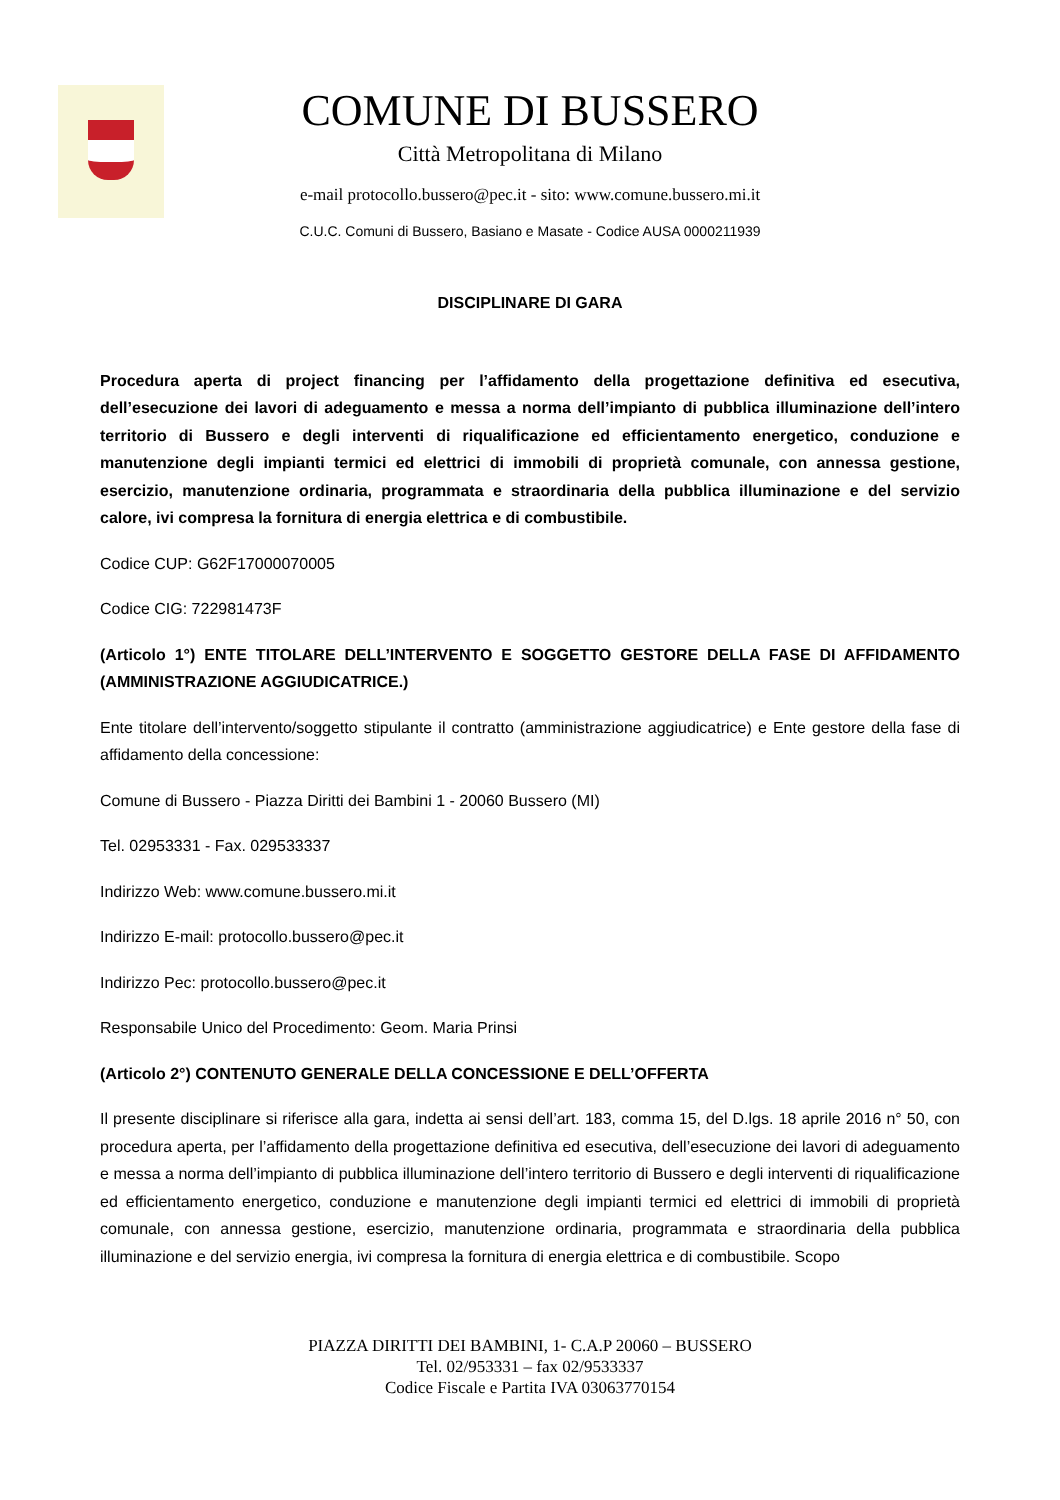COMUNE DI BUSSERO
Città Metropolitana di Milano
e-mail protocollo.bussero@pec.it - sito: www.comune.bussero.mi.it
C.U.C. Comuni di Bussero, Basiano e Masate - Codice AUSA 0000211939
DISCIPLINARE DI GARA
Procedura aperta di project financing per l’affidamento della progettazione definitiva ed esecutiva, dell’esecuzione dei lavori di adeguamento e messa a norma dell’impianto di pubblica illuminazione dell’intero territorio di Bussero e degli interventi di riqualificazione ed efficientamento energetico, conduzione e manutenzione degli impianti termici ed elettrici di immobili di proprietà comunale, con annessa gestione, esercizio, manutenzione ordinaria, programmata e straordinaria della pubblica illuminazione e del servizio calore, ivi compresa la fornitura di energia elettrica e di combustibile.
Codice CUP: G62F17000070005
Codice CIG: 722981473F
(Articolo 1°) ENTE TITOLARE DELL’INTERVENTO E SOGGETTO GESTORE DELLA FASE DI AFFIDAMENTO (AMMINISTRAZIONE AGGIUDICATRICE.)
Ente titolare dell’intervento/soggetto stipulante il contratto (amministrazione aggiudicatrice) e Ente gestore della fase di affidamento della concessione:
Comune di Bussero - Piazza Diritti dei Bambini 1 - 20060 Bussero (MI)
Tel. 02953331 - Fax. 029533337
Indirizzo Web: www.comune.bussero.mi.it
Indirizzo E-mail: protocollo.bussero@pec.it
Indirizzo Pec: protocollo.bussero@pec.it
Responsabile Unico del Procedimento: Geom. Maria Prinsi
(Articolo 2°) CONTENUTO GENERALE DELLA CONCESSIONE E DELL’OFFERTA
Il presente disciplinare si riferisce alla gara, indetta ai sensi dell’art. 183, comma 15, del D.lgs. 18 aprile 2016 n° 50, con procedura aperta, per l’affidamento della progettazione definitiva ed esecutiva, dell’esecuzione dei lavori di adeguamento e messa a norma dell’impianto di pubblica illuminazione dell’intero territorio di Bussero e degli interventi di riqualificazione ed efficientamento energetico, conduzione e manutenzione degli impianti termici ed elettrici di immobili di proprietà comunale, con annessa gestione, esercizio, manutenzione ordinaria, programmata e straordinaria della pubblica illuminazione e del servizio energia, ivi compresa la fornitura di energia elettrica e di combustibile. Scopo
PIAZZA DIRITTI DEI BAMBINI, 1- C.A.P 20060 – BUSSERO
Tel. 02/953331 – fax 02/9533337
Codice Fiscale e Partita IVA 03063770154